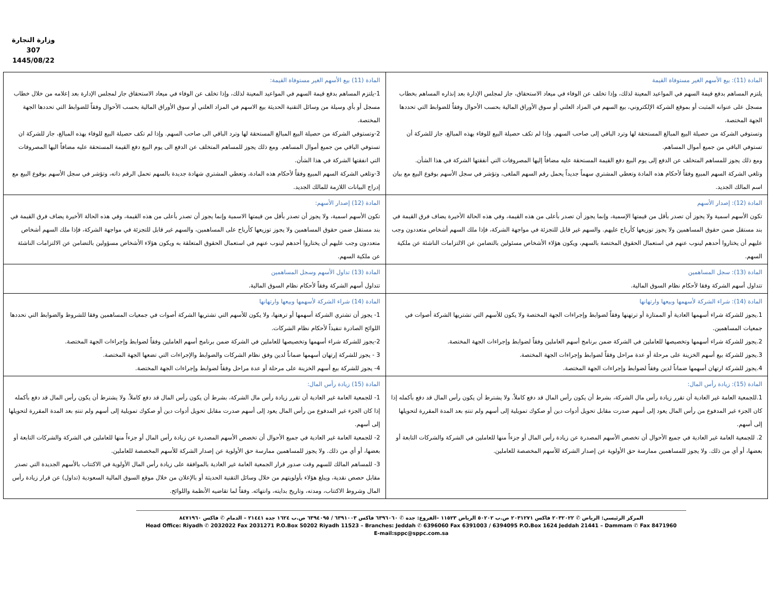وزارة التجارة
307
1445/08/22
| المادة (11): بيع الأسهم الغير مستوفاة القيمة يلتزم المساهم بدفع قيمة السهم في المواعيد المعينة لذلك، وإذا تخلف عن الوفاء في ميعاد الاستحقاق، جاز لمجلس الإدارة بعد إنذاره المساهم بخطاب مسجل على عنوانه المثبت أو بموقع الشركة الإلكتروني، بيع السهم في المزاد العلني أو سوق الأوراق المالية بحسب الأحوال وفقاً للضوابط التي تحددها الجهة المختصة. وتستوفي الشركة من حصيلة البيع المبالغ المستحقة لها وترد الباقي إلى صاحب السهم. وإذا لم تكف حصيلة البيع للوفاء بهذه المبالغ، جاز للشركة أن تستوفي الباقي من جميع أموال المساهم. ومع ذلك يجوز للمساهم المتخلف عن الدفع إلى يوم البيع دفع القيمة المستحقة عليه مضافاً إليها المصروفات التي أنفقتها الشركة في هذا الشأن. وتلغي الشركة السهم المبيع وفقاً لأحكام هذه المادة وتعطي المشتري سهماً جديداً يحمل رقم السهم الملغى، وتؤشر في سجل الأسهم بوقوع البيع مع بيان اسم المالك الجديد. | المادة (11) بيع الأسهم الغير مستوفاة القيمة: 1-يلتزم المساهم بدفع قيمة السهم في المواعيد المعينة لذلك، وإذا تخلف عن الوفاء في ميعاد الاستحقاق جاز لمجلس الإدارة بعد إعلامه من خلال خطاب مسجل أو بأي وسيلة من وسائل التقنية الحديثة بيع الاسهم في المزاد العلني أو سوق الأوراق المالية بحسب الأحوال وفقاً للضوابط التي تحددها الجهة المختصة. 2-وتستوفي الشركة من حصيلة البيع المبالغ المستحقة لها وترد الباقي الى صاحب السهم. وإذا لم تكف حصيلة البيع للوفاء بهذه المبالغ، جاز للشركة ان تستوفي الباقي من جميع أموال المساهم. ومع ذلك يجوز للمساهم المتخلف عن الدفع الى يوم البيع دفع القيمة المستحقة عليه مضافاً اليها المصروفات التي انفقتها الشركة في هذا الشأن. 3-وتلغي الشركة السهم المبيع وفقاً لأحكام هذه المادة، وتعطي المشتري شهادة جديدة بالسهم تحمل الرقم ذاته، وتؤشر في سجل الأسهم بوقوع البيع مع إدراج البيانات اللازمة للمالك الجديد. |
| المادة (12): إصدار الأسهم تكون الأسهم اسمية ولا يجوز أن تصدر بأقل من قيمتها الإسمية، وإنما يجوز أن تصدر بأعلى من هذه القيمة، وفي هذه الحالة الأخيرة يضاف فرق القيمة في بند مستقل ضمن حقوق المساهمين ولا يجوز توزيعها كأرباح عليهم. والسهم غير قابل للتجزئة في مواجهة الشركة، فإذا ملك السهم أشخاص متعددون وجب عليهم أن يختاروا أحدهم لينوب عنهم في استعمال الحقوق المختصة بالسهم، ويكون هؤلاء الأشخاص مسئولين بالتضامن عن الالتزامات الناشئة عن ملكية السهم. | المادة (12) إصدار الأسهم: تكون الأسهم اسمية، ولا يجوز أن تصدر بأقل من قيمتها الاسمية وإنما يجوز أن تصدر بأعلى من هذه القيمة، وفي هذه الحالة الأخيرة يضاف فرق القيمة في بند مستقل ضمن حقوق المساهمين ولا يجوز توزيعها كأرباح على المساهمين، والسهم غير قابل للتجزئة في مواجهة الشركة، فإذا ملك السهم أشخاص متعددون وجب عليهم أن يختاروا أحدهم لينوب عنهم في استعمال الحقوق المتعلقة به ويكون هؤلاء الأشخاص مسؤولين بالتضامن عن الالتزامات الناشئة عن ملكية السهم. |
| المادة (13): سجل المساهمين تتداول أسهم الشركة وفقا لأحكام نظام السوق المالية. | المادة (13) تداول الأسهم وسجل المساهمين تتداول أسهم الشركة وفقاً لأحكام نظام السوق المالية. |
| المادة (14): شراء الشركة لأسهمها وبيعها وارتهانها 1.يجوز للشركة شراء أسهمها العادية أو الممتازة أو ترتهنها وفقاً لضوابط وإجراءات الجهة المختصة ولا يكون للأسهم التي تشتريها الشركة أصوات في جمعيات المساهمين. 2.يجوز للشركة شراء أسهمها وتخصيصها للعاملين في الشركة ضمن برنامج أسهم العاملين وفقاً لضوابط وإجراءات الجهة المختصة. 3.يجوز للشركة بيع أسهم الخزينة على مرحلة أو عدة مراحل وفقاً لضوابط وإجراءات الجهة المختصة. 4.يجوز للشركة ارتهان أسهمها ضماناً لدين وفقاً لضوابط وإجراءات الجهة المختصة. | المادة (14) شراء الشركة لأسهمها وبيعها وارتهانها 1- يجوز أن تشتري الشركة أسهمها أو ترهنها، ولا يكون للأسهم التي تشتريها الشركة أصوات في جمعيات المساهمين وفقا للشروط والضوابط التي تحددها اللوائح الصادرة تنفيذاً لأحكام نظام الشركات. 2-يجوز للشركة شراء أسهمها وتخصيصها للعاملين في الشركة ضمن برنامج أسهم العاملين وفقاً لضوابط وإجراءات الجهة المختصة. 3 - يجوز للشركة إرتهان أسهمها ضماناً لدين وفق نظام الشركات والضوابط والإجراءات التي تضعها الجهة المختصة. 4- يجوز للشركة بيع أسهم الخزينة على مرحلة أو عدة مراحل وفقاً لضوابط وإجراءات الجهة المختصة. |
| المادة (15): زيادة رأس المال: 1.للجمعية العامة غير العادية أن تقرر زيادة رأس مال الشركة، بشرط أن يكون رأس المال قد دفع كاملاً. ولا يشترط أن يكون رأس المال قد دفع بأكمله إذا كان الجزء غير المدفوع من رأس المال يعود إلى أسهم صدرت مقابل تحويل أدوات دين أو صكوك تمويلية إلى أسهم ولم تنتهِ بعد المدة المقررة لتحويلها إلى أسهم. 2. للجمعية العامة غير العادية في جميع الأحوال أن تخصص الأسهم المصدرة عن زيادة رأس المال أو جزءاً منها للعاملين في الشركة والشركات التابعة أو بعضها، أو أي من ذلك. ولا يجوز للمساهمين ممارسة حق الأولوية عن إصدار الشركة للأسهم المخصصة للعاملين. | المادة (15) زيادة رأس المال: 1- للجمعية العامة غير العادية أن تقرر زيادة رأس مال الشركة، بشرط أن يكون رأس المال قد دفع كاملاً. ولا يشترط أن يكون رأس المال قد دفع بأكمله إذا كان الجزء غير المدفوع من رأس المال يعود إلى أسهم صدرت مقابل تحويل أدوات دين أو صكوك تمويلية إلى أسهم ولم تنتهِ بعد المدة المقررة لتحويلها إلى أسهم. 2- للجمعية العامة غير العادية في جميع الأحوال أن تخصص الأسهم المصدرة عن زيادة رأس المال أو جزءاً منها للعاملين في الشركة والشركات التابعة أو بعضها، أو أي من ذلك. ولا يجوز للمساهمين ممارسة حق الأولوية عن إصدار الشركة للأسهم المخصصة للعاملين. 3- للمساهم المالك للسهم وقت صدور قرار الجمعية العامة غير العادية بالموافقة على زيادة رأس المال الأولوية في الاكتتاب بالأسهم الجديدة التي تصدر مقابل حصص نقدية، ويبلغ هؤلاء بأولويتهم من خلال وسائل التقنية الحديثة أو بالإعلان من خلال موقع السوق المالية السعودية (تداول) عن قرار زيادة رأس المال وشروط الاكتتاب، ومدته، وتاريخ بدايته، وانتهائه. وفقاً لما تقاضيه الأنظمة واللوائح. |
المركز الرئيسي: الرياض ✆ ٢٠٣٢٠٢٢ فاكس ٢٠٣١٢٧١ ص.ب ٥٠٢٠٢ الرياض ١١٥٢٣ –الفروع: جدة ✆ ٦٣٩٦٠٦٠ فاكس ٦٣٩١٠٠٣ / ٦٣٩٤٠٩٥ ص.ب ١٦٢٤ جدة ٢١٤٤١ – الدمام ✆ فاكس ٨٤٧١٩٦٠
Head Office: Riyadh ✆ 2032022 Fax 2031271 P.O.Box 50202 Riyadh 11523 – Branches: Jeddah ✆ 6396060 Fax 6391003 / 6394095 P.O.Box 1624 Jeddah 21441 – Dammam ✆ Fax 8471960
E-mail:sppc@sppc.com.sa